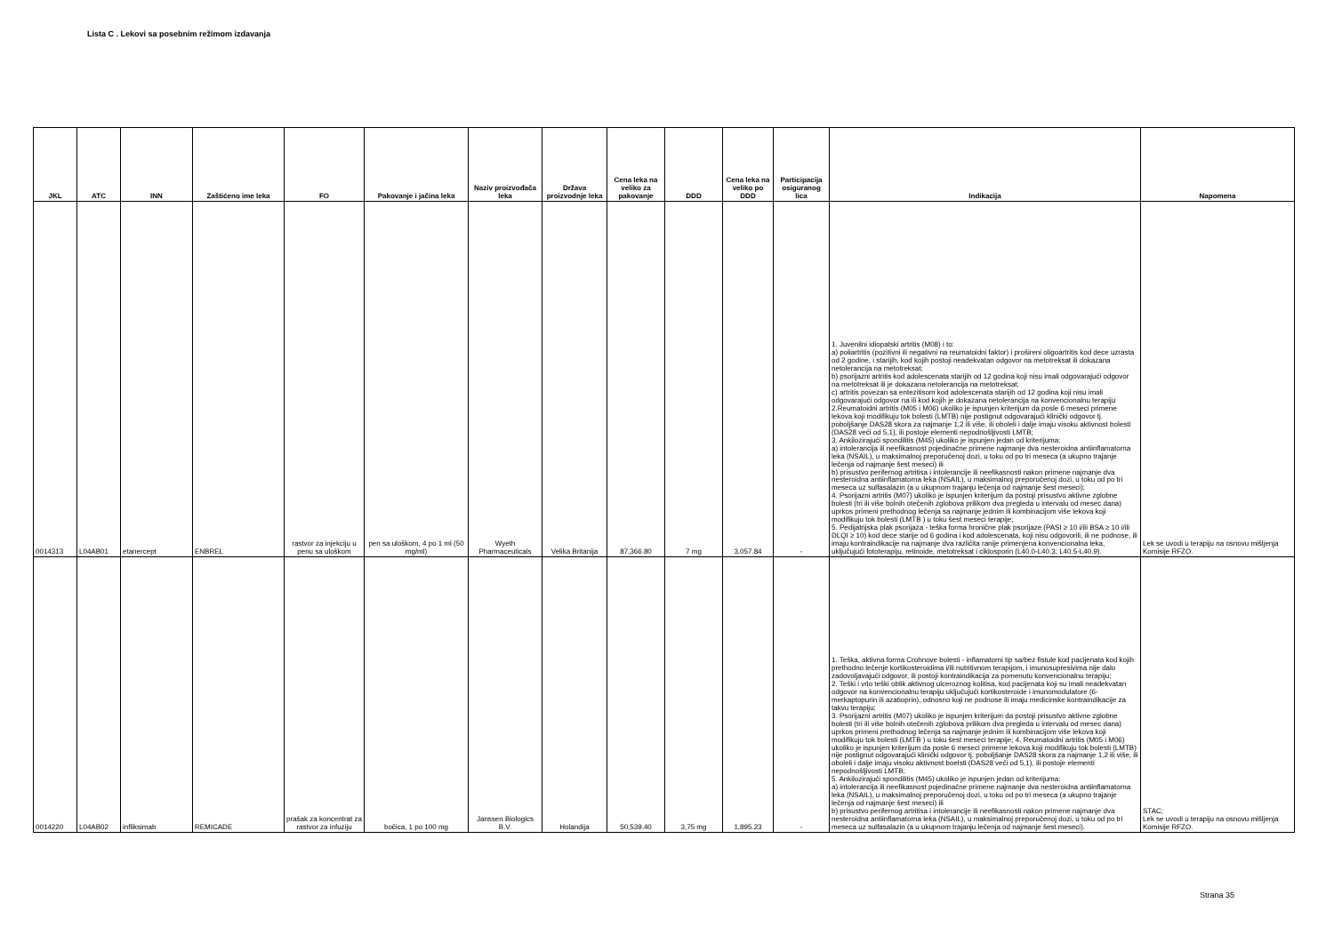Lista C . Lekovi sa posebnim režimom izdavanja
| JKL | ATC | INN | Zaštićeno ime leka | FO | Pakovanje i jačina leka | Naziv proizvođača leka | Država proizvodnje leka | Cena leka na veliko za pakovanje | DDD | Cena leka na veliko po DDD | Participacija osiguranog lica | Indikacija | Napomena |
| --- | --- | --- | --- | --- | --- | --- | --- | --- | --- | --- | --- | --- | --- |
| 0014313 | L04AB01 | etanercept | ENBREL | rastvor za injekciju u penu sa uloškom | pen sa uloškom, 4 po 1 ml (50 mg/ml) | Wyeth Pharmaceuticals | Velika Britanija | 87,366.80 | 7 mg | 3,057.84 | - | 1. Juvenilni idiopatski artritis (M08) i to: a) poliartritis (pozitivni ili negativni na reumatoidni faktor) i prošireni oligoartritis kod dece uzrasta od 2 godine, i starijih, kod kojih postoji neadekvatan odgovor na metotreksat ili dokazana netolerancija na metotreksat; b) psorijazni artritis kod adolescenata starijih od 12 godina koji nisu imali odgovarajući odgovor na metotreksat ili je dokazana netolerancija na metotreksat; c) artritis povezan sa entezitisom kod adolescenata starijih od 12 godina koji nisu imali odgovarajući odgovor na ili kod kojih je dokazana netolerancija na konvencionalnu terapiju 2.Reumatoidni artritis (M05 i M06) ukoliko je ispunjen kriterijum da posle 6 meseci primene lekova koji modifikuju tok bolesti (LMTB) nije postignut odgovarajući klinički odgovor tj. poboljšanje DAS28 skora za najmanje 1,2 ili više, ili oboleli i dalje imaju visoku aktivnost bolesti (DAS28 veći od 5,1), ili postoje elementi nepodnošljivosti LMTB; 3. Ankilozirajući spondilitis (M45) ukoliko je ispunjen jedan od kriterijuma: a) intolerancija ili neefikasnost pojedinačne primene najmanje dva nesteroidna antiinflamatorna leka (NSAIL), u maksimalnoj preporučenoj dozi, u toku od po tri meseca (a ukupno trajanje lečenja od najmanje šest meseci) ili b) prisustvo perifernog artritisa i intolerancije ili neefikasnosti nakon primene najmanje dva nesteroidna antiinflamatorna leka (NSAIL), u maksimalnoj preporučenoj dozi, u toku od po tri meseca uz sulfasalazin (a u ukupnom trajanju lečenja od najmanje šest meseci); 4. Psorijazni artritis (M07) ukoliko je ispunjen kriterijum da postoji prisustvo aktivne zglobne bolesti (tri ili više bolnih otečenih zglobova prilikom dva pregleda u intervalu od mesec dana) uprkos primeni prethodnog lečenja sa najmanje jednim ili kombinacijom više lekova koji modifikuju tok bolesti (LMTB ) u toku šest meseci terapije; 5. Pedijatrijska plak psorijaza - teška forma hronične plak psorijaze (PASI ≥ 10 i/ili BSA ≥ 10 i/ili DLQI ≥ 10) kod dece starije od 6 godina i kod adolescenata, koji nisu odgovorili, ili ne podnose, ili imaju kontraindikacije na najmanje dva različita ranije primenjena konvencionalna leka, uključujući fototerapiju, retinoide, metotreksat i ciklosporin (L40.0-L40.3; L40.5-L40.9). | Lek se uvodi u terapiju na osnovu mišljenja Komisije RFZO. |
| 0014220 | L04AB02 | infliksimab | REMICADE | prašak za koncentrat za rastvor za infuziju | bočica, 1 po 100 mg | Janssen Biologics B.V. | Holandija | 50,539.40 | 3,75 mg | 1,895.23 | - | 1. Teška, aktivna forma Crohnove bolesti - inflamatorni tip sa/bez fistule kod pacijenata kod kojih prethodno lečenje kortikosteroidima i/ili nutritivnom terapijom, i imunosupresivima nije dalo zadovoljavajući odgovor, ili postoji kontraindikacija za pomenutu konvencionalnu terapiju; 2. Teški i vrlo teški oblik aktivnog ulceroznog kolitisa, kod pacijenata koji su imali neadekvatan odgovor na konvencionalnu terapiju uključujući kortikosteroide i imunomodulatore (6-merkaptopurin ili azatioprin), odnosno koji ne podnose ili imaju medicinske kontraindikacije za takvu terapiju; 3. Psorijazni artritis (M07) ukoliko je ispunjen kriterijum da postoji prisustvo aktivne zglobne bolesti (tri ili više bolnih otečenih zglobova prilikom dva pregleda u intervalu od mesec dana) uprkos primeni prethodnog lečenja sa najmanje jednim ili kombinacijom više lekova koji modifikuju tok bolesti (LMTB ) u toku šest meseci terapije; 4. Reumatoidni artritis (M05 i M06) ukoliko je ispunjen kriterijum da posle 6 meseci primene lekova koji modifikuju tok bolesti (LMTB) nije postignut odgovarajući klinički odgovor tj. poboljšanje DAS28 skora za najmanje 1,2 ili više, ili oboleli i dalje imaju visoku aktivnost boelsti (DAS28 veći od 5,1), ili postoje elementi nepodnošljivosti LMTB; 5. Ankilozirajući spondilitis (M45) ukoliko je ispunjen jedan od kriterijuma: a) intolerancija ili neefikasnost pojedinačne primene najmanje dva nesteroidna antiinflamatorna leka (NSAIL), u maksimalnoj preporučenoj dozi, u toku od po tri meseca (a ukupno trajanje lečenja od najmanje šest meseci) ili b) prisustvo perifernog artritisa i intolerancije ili neefikasnosti nakon primene najmanje dva nesteroidna antiinflamatorna leka (NSAIL), u maksimalnoj preporučenoj dozi, u toku od po tri meseca uz sulfasalazin (a u ukupnom trajanju lečenja od najmanje šest meseci). | STAC; Lek se uvodi u terapiju na osnovu mišljenja Komisije RFZO. |
Strana 35